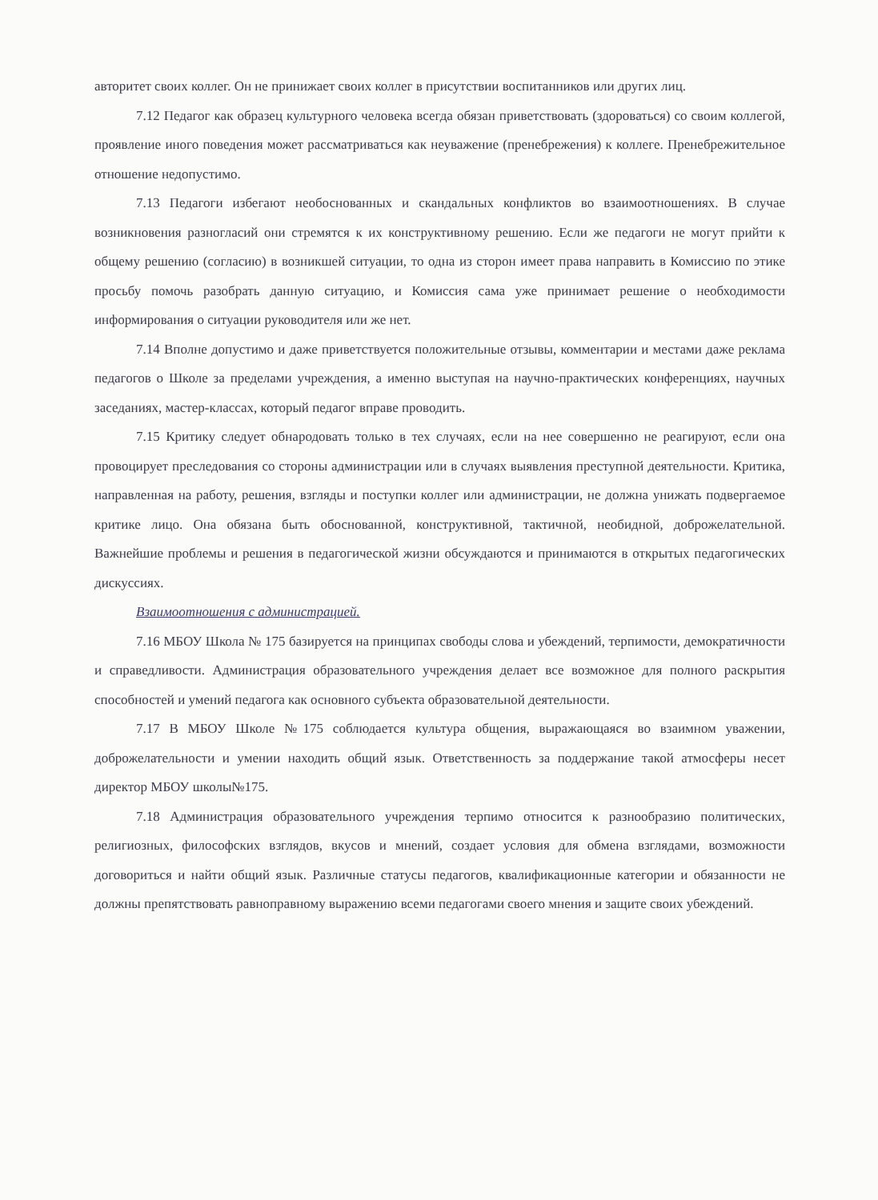авторитет своих коллег. Он не принижает своих коллег в присутствии воспитанников или других лиц.
7.12 Педагог как образец культурного человека всегда обязан приветствовать (здороваться) со своим коллегой, проявление иного поведения может рассматриваться как неуважение (пренебрежения) к коллеге. Пренебрежительное отношение недопустимо.
7.13 Педагоги избегают необоснованных и скандальных конфликтов во взаимоотношениях. В случае возникновения разногласий они стремятся к их конструктивному решению. Если же педагоги не могут прийти к общему решению (согласию) в возникшей ситуации, то одна из сторон имеет права направить в Комиссию по этике просьбу помочь разобрать данную ситуацию, и Комиссия сама уже принимает решение о необходимости информирования о ситуации руководителя или же нет.
7.14 Вполне допустимо и даже приветствуется положительные отзывы, комментарии и местами даже реклама педагогов о Школе за пределами учреждения, а именно выступая на научно-практических конференциях, научных заседаниях, мастер-классах, который педагог вправе проводить.
7.15 Критику следует обнародовать только в тех случаях, если на нее совершенно не реагируют, если она провоцирует преследования со стороны администрации или в случаях выявления преступной деятельности. Критика, направленная на работу, решения, взгляды и поступки коллег или администрации, не должна унижать подвергаемое критике лицо. Она обязана быть обоснованной, конструктивной, тактичной, необидной, доброжелательной. Важнейшие проблемы и решения в педагогической жизни обсуждаются и принимаются в открытых педагогических дискуссиях.
Взаимоотношения с администрацией.
7.16 МБОУ Школа № 175 базируется на принципах свободы слова и убеждений, терпимости, демократичности и справедливости. Администрация образовательного учреждения делает все возможное для полного раскрытия способностей и умений педагога как основного субъекта образовательной деятельности.
7.17 В МБОУ Школе №175 соблюдается культура общения, выражающаяся во взаимном уважении, доброжелательности и умении находить общий язык. Ответственность за поддержание такой атмосферы несет директор МБОУ школы№175.
7.18 Администрация образовательного учреждения терпимо относится к разнообразию политических, религиозных, философских взглядов, вкусов и мнений, создает условия для обмена взглядами, возможности договориться и найти общий язык. Различные статусы педагогов, квалификационные категории и обязанности не должны препятствовать равноправному выражению всеми педагогами своего мнения и защите своих убеждений.